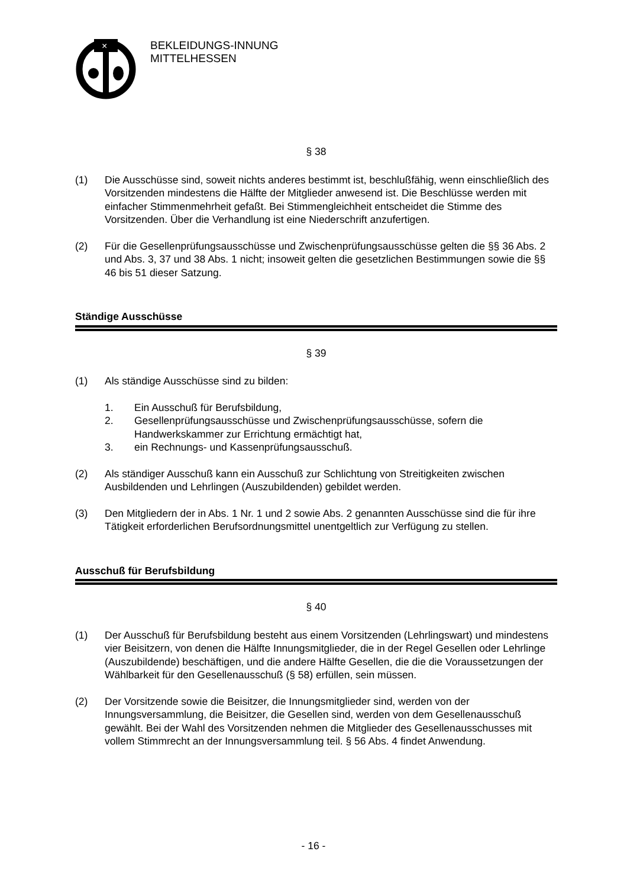×
BEKLEIDUNGS-INNUNG
MITTELHESSEN
§ 38
(1) Die Ausschüsse sind, soweit nichts anderes bestimmt ist, beschlußfähig, wenn einschließlich des Vorsitzenden mindestens die Hälfte der Mitglieder anwesend ist. Die Beschlüsse werden mit einfacher Stimmenmehrheit gefaßt. Bei Stimmengleichheit entscheidet die Stimme des Vorsitzenden. Über die Verhandlung ist eine Niederschrift anzufertigen.
(2) Für die Gesellenprüfungsausschüsse und Zwischenprüfungsausschüsse gelten die §§ 36 Abs. 2 und Abs. 3, 37 und 38 Abs. 1 nicht; insoweit gelten die gesetzlichen Bestimmungen sowie die §§ 46 bis 51 dieser Satzung.
Ständige Ausschüsse
§ 39
(1) Als ständige Ausschüsse sind zu bilden:
1. Ein Ausschuß für Berufsbildung,
2. Gesellenprüfungsausschüsse und Zwischenprüfungsausschüsse, sofern die Handwerkskammer zur Errichtung ermächtigt hat,
3. ein Rechnungs- und Kassenprüfungsausschuß.
(2) Als ständiger Ausschuß kann ein Ausschuß zur Schlichtung von Streitigkeiten zwischen Ausbildenden und Lehrlingen (Auszubildenden) gebildet werden.
(3) Den Mitgliedern der in Abs. 1 Nr. 1 und 2 sowie Abs. 2 genannten Ausschüsse sind die für ihre Tätigkeit erforderlichen Berufsordnungsmittel unentgeltlich zur Verfügung zu stellen.
Ausschuß für Berufsbildung
§ 40
(1) Der Ausschuß für Berufsbildung besteht aus einem Vorsitzenden (Lehrlingswart) und mindestens vier Beisitzern, von denen die Hälfte Innungsmitglieder, die in der Regel Gesellen oder Lehrlinge (Auszubildende) beschäftigen, und die andere Hälfte Gesellen, die die die Voraussetzungen der Wählbarkeit für den Gesellenausschuß (§ 58) erfüllen, sein müssen.
(2) Der Vorsitzende sowie die Beisitzer, die Innungsmitglieder sind, werden von der Innungsversammlung, die Beisitzer, die Gesellen sind, werden von dem Gesellenausschuß gewählt. Bei der Wahl des Vorsitzenden nehmen die Mitglieder des Gesellenausschusses mit vollem Stimmrecht an der Innungsversammlung teil. § 56 Abs. 4 findet Anwendung.
- 16 -